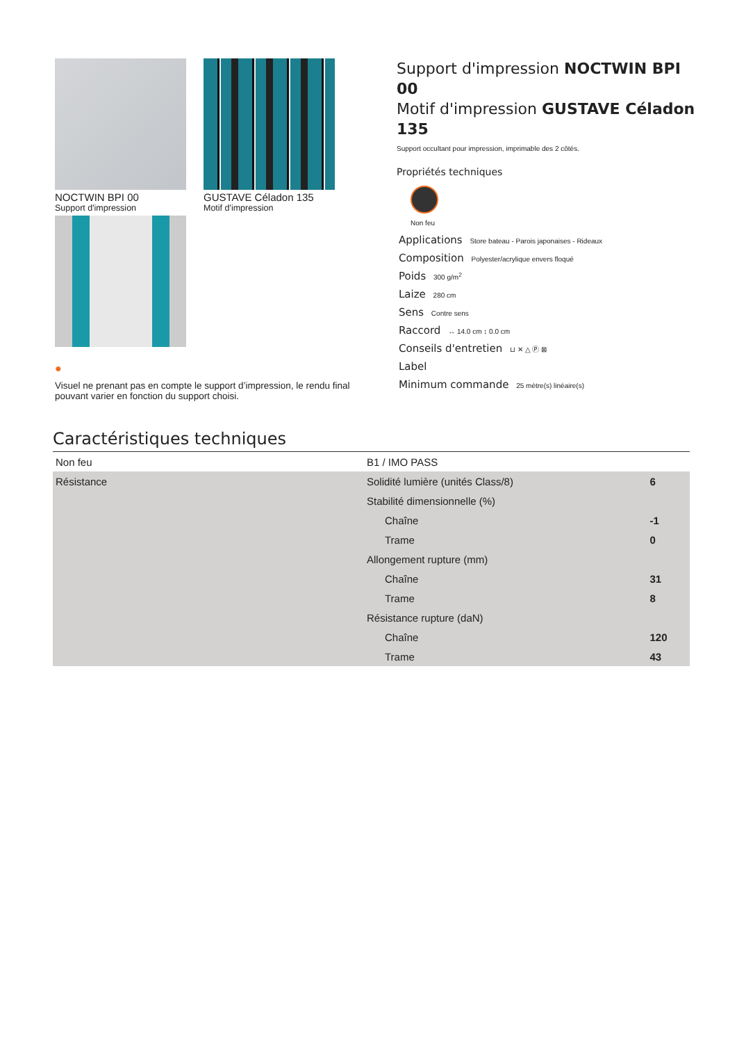NOCTWIN BPI 00
Support d'impression
GUSTAVE Céladon 135
Motif d'impression
●
Visuel ne prenant pas en compte le support d’impression, le rendu final pouvant varier en fonction du support choisi.
Support d'impression NOCTWIN BPI 00
Motif d'impression GUSTAVE Céladon 135
Support occultant pour impression, imprimable des 2 côtés.
Propriétés techniques
Non feu
Applications Store bateau - Parois japonaises - Rideaux
Composition Polyester/acrylique envers floqué
Poids 300 g/m<sup>2</sup>
Laize 280 cm
Sens Contre sens
Raccord ↔ 14.0 cm ↕ 0.0 cm
Conseils d'entretien ⊔ ✕ △ Ⓟ ⊠
Label
Minimum commande 25 mètre(s) linéaire(s)
Caractéristiques techniques
| Non feu | B1 / IMO PASS | |
| Résistance | Solidité lumière (unités Class/8) | 6 |
| | Stabilité dimensionnelle (%) | |
| | Chaîne | -1 |
| | Trame | 0 |
| | Allongement rupture (mm) | |
| | Chaîne | 31 |
| | Trame | 8 |
| | Résistance rupture (daN) | |
| | Chaîne | 120 |
| | Trame | 43 |